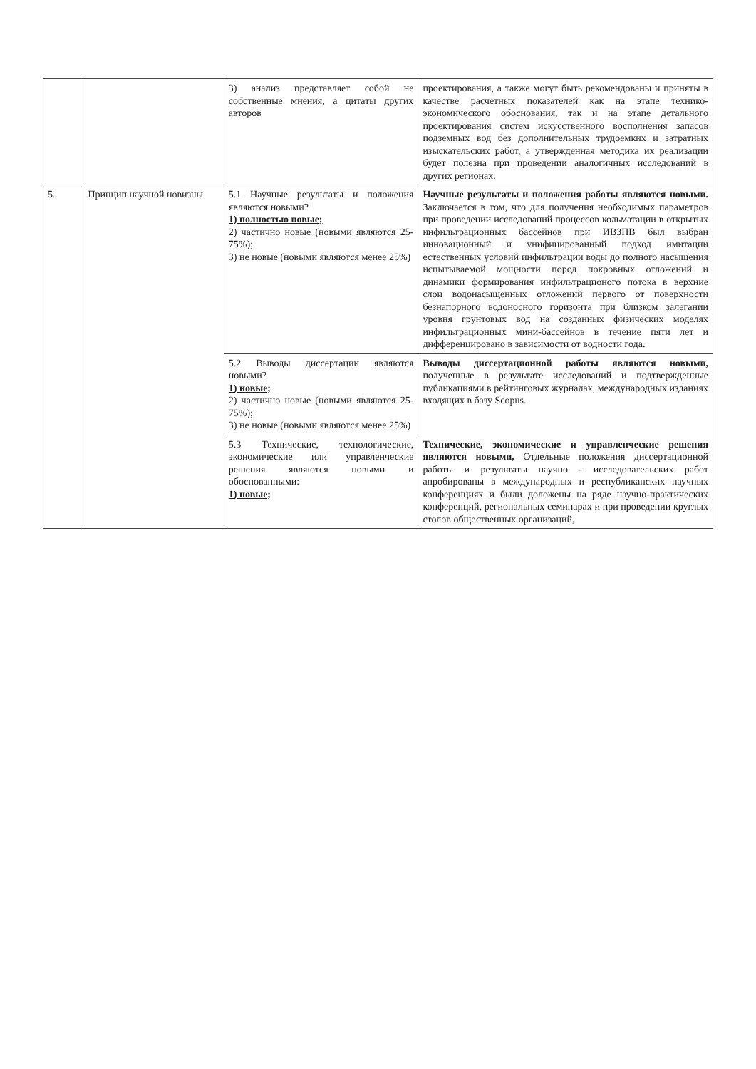| | | 3) анализ представляет собой не собственные мнения, а цитаты других авторов | проектирования, а также могут быть рекомендованы и приняты в качестве расчетных показателей как на этапе технико-экономического обоснования, так и на этапе детального проектирования систем искусственного восполнения запасов подземных вод без дополнительных трудоемких и затратных изыскательских работ, а утвержденная методика их реализации будет полезна при проведении аналогичных исследований в других регионах. |
| 5. | Принцип научной новизны | 5.1 Научные результаты и положения являются новыми? 1) полностью новые; 2) частично новые (новыми являются 25-75%); 3) не новые (новыми являются менее 25%) | Научные результаты и положения работы являются новыми. Заключается в том, что для получения необходимых параметров при проведении исследований процессов кольматации в открытых инфильтрационных бассейнов при ИВЗПВ был выбран инновационный и унифицированный подход имитации естественных условий инфильтрации воды до полного насыщения испытываемой мощности пород покровных отложений и динамики формирования инфильтрационого потока в верхние слои водонасыщенных отложений первого от поверхности безнапорного водоносного горизонта при близком залегании уровня грунтовых вод на созданных физических моделях инфильтрационных мини-бассейнов в течение пяти лет и дифференцировано в зависимости от водности года. |
| | | 5.2 Выводы диссертации являются новыми? 1) новые; 2) частично новые (новыми являются 25-75%); 3) не новые (новыми являются менее 25%) | Выводы диссертационной работы являются новыми, полученные в результате исследований и подтвержденные публикациями в рейтинговых журналах, международных изданиях входящих в базу Scopus. |
| | | 5.3 Технические, технологические, экономические или управленческие решения являются новыми и обоснованными: 1) новые; | Технические, экономические и управленческие решения являются новыми, Отдельные положения диссертационной работы и результаты научно - исследовательских работ апробированы в международных и республиканских научных конференциях и были доложены на ряде научно-практических конференций, региональных семинарах и при проведении круглых столов общественных организаций, |